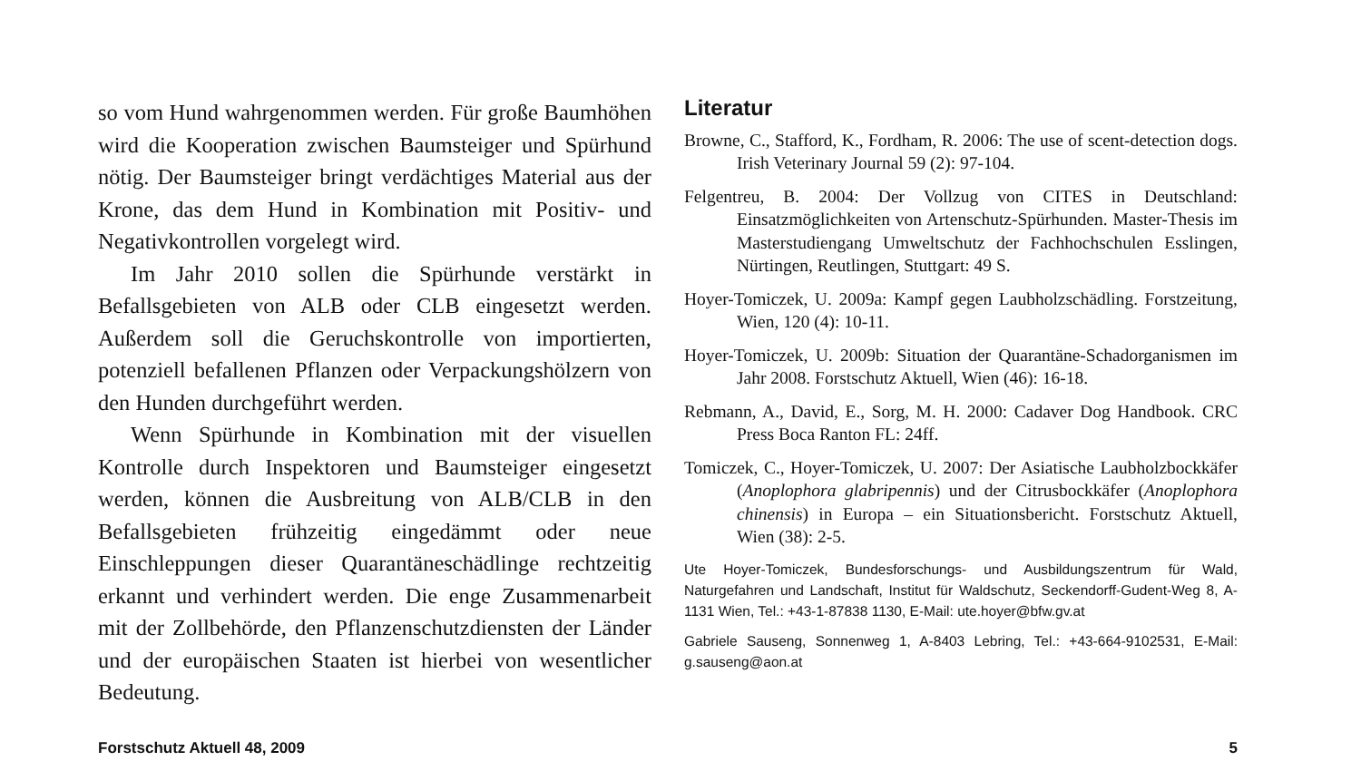so vom Hund wahrgenommen werden. Für große Baumhöhen wird die Kooperation zwischen Baumsteiger und Spürhund nötig. Der Baumsteiger bringt verdächtiges Material aus der Krone, das dem Hund in Kombination mit Positiv- und Negativkontrollen vorgelegt wird.
Im Jahr 2010 sollen die Spürhunde verstärkt in Befallsgebieten von ALB oder CLB eingesetzt werden. Außerdem soll die Geruchskontrolle von importierten, potenziell befallenen Pflanzen oder Verpackungshölzern von den Hunden durchgeführt werden.
Wenn Spürhunde in Kombination mit der visuellen Kontrolle durch Inspektoren und Baumsteiger eingesetzt werden, können die Ausbreitung von ALB/CLB in den Befallsgebieten frühzeitig eingedämmt oder neue Einschleppungen dieser Quarantäneschädlinge rechtzeitig erkannt und verhindert werden. Die enge Zusammenarbeit mit der Zollbehörde, den Pflanzenschutzdiensten der Länder und der europäischen Staaten ist hierbei von wesentlicher Bedeutung.
Literatur
Browne, C., Stafford, K., Fordham, R. 2006: The use of scent-detection dogs. Irish Veterinary Journal 59 (2): 97-104.
Felgentreu, B. 2004: Der Vollzug von CITES in Deutschland: Einsatzmöglichkeiten von Artenschutz-Spürhunden. Master-Thesis im Masterstudiengang Umweltschutz der Fachhochschulen Esslingen, Nürtingen, Reutlingen, Stuttgart: 49 S.
Hoyer-Tomiczek, U. 2009a: Kampf gegen Laubholzschädling. Forstzeitung, Wien, 120 (4): 10-11.
Hoyer-Tomiczek, U. 2009b: Situation der Quarantäne-Schadorganismen im Jahr 2008. Forstschutz Aktuell, Wien (46): 16-18.
Rebmann, A., David, E., Sorg, M. H. 2000: Cadaver Dog Handbook. CRC Press Boca Ranton FL: 24ff.
Tomiczek, C., Hoyer-Tomiczek, U. 2007: Der Asiatische Laubholzbockkäfer (Anoplophora glabripennis) und der Citrusbockkäfer (Anoplophora chinensis) in Europa – ein Situationsbericht. Forstschutz Aktuell, Wien (38): 2-5.
Ute Hoyer-Tomiczek, Bundesforschungs- und Ausbildungszentrum für Wald, Naturgefahren und Landschaft, Institut für Waldschutz, Seckendorff-Gudent-Weg 8, A-1131 Wien, Tel.: +43-1-87838 1130, E-Mail: ute.hoyer@bfw.gv.at
Gabriele Sauseng, Sonnenweg 1, A-8403 Lebring, Tel.: +43-664-9102531, E-Mail: g.sauseng@aon.at
Forstschutz Aktuell 48, 2009 5